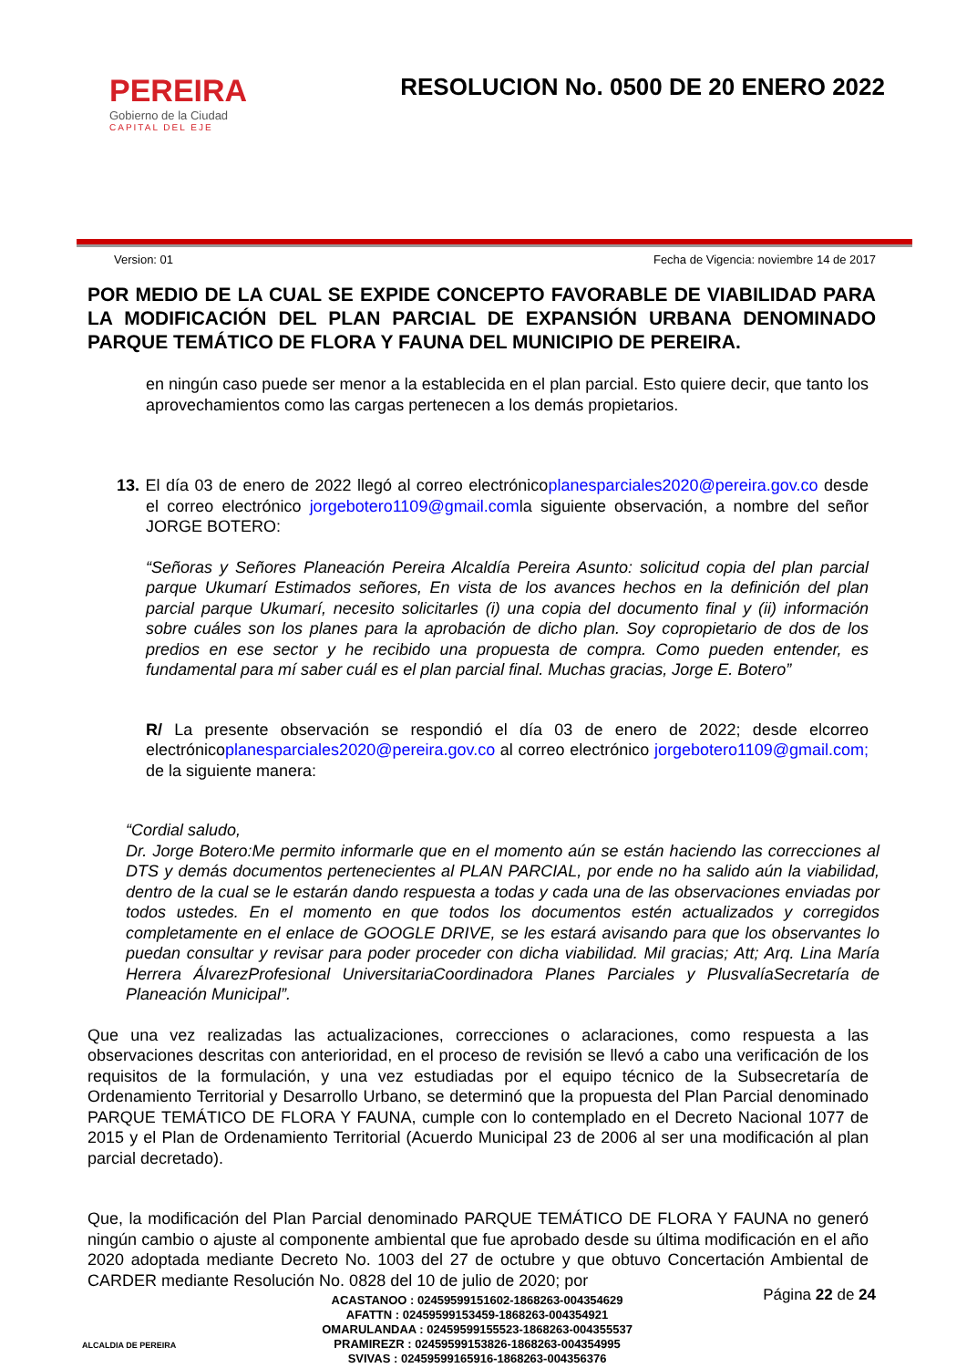PEREIRA
Gobierno de la Ciudad
CAPITAL DEL EJE
RESOLUCION No. 0500 DE 20 ENERO 2022
Version: 01 Fecha de Vigencia: noviembre 14 de 2017
POR MEDIO DE LA CUAL SE EXPIDE CONCEPTO FAVORABLE DE VIABILIDAD PARA LA MODIFICACIÓN DEL PLAN PARCIAL DE EXPANSIÓN URBANA DENOMINADO PARQUE TEMÁTICO DE FLORA Y FAUNA DEL MUNICIPIO DE PEREIRA.
en ningún caso puede ser menor a la establecida en el plan parcial. Esto quiere decir, que tanto los aprovechamientos como las cargas pertenecen a los demás propietarios.
13. El día 03 de enero de 2022 llegó al correo electrónicoplanesparciales2020@pereira.gov.co desde el correo electrónico jorgebotero1109@gmail.comla siguiente observación, a nombre del señor JORGE BOTERO:
“Señoras y Señores Planeación Pereira Alcaldía Pereira Asunto: solicitud copia del plan parcial parque Ukumarí Estimados señores, En vista de los avances hechos en la definición del plan parcial parque Ukumarí, necesito solicitarles (i) una copia del documento final y (ii) información sobre cuáles son los planes para la aprobación de dicho plan. Soy copropietario de dos de los predios en ese sector y he recibido una propuesta de compra. Como pueden entender, es fundamental para mí saber cuál es el plan parcial final. Muchas gracias, Jorge E. Botero”
R/ La presente observación se respondió el día 03 de enero de 2022; desde elcorreo electrónicoplanesparciales2020@pereira.gov.co al correo electrónico jorgebotero1109@gmail.com; de la siguiente manera:
“Cordial saludo,
Dr. Jorge Botero:Me permito informarle que en el momento aún se están haciendo las correcciones al DTS y demás documentos pertenecientes al PLAN PARCIAL, por ende no ha salido aún la viabilidad, dentro de la cual se le estarán dando respuesta a todas y cada una de las observaciones enviadas por todos ustedes. En el momento en que todos los documentos estén actualizados y corregidos completamente en el enlace de GOOGLE DRIVE, se les estará avisando para que los observantes lo puedan consultar y revisar para poder proceder con dicha viabilidad. Mil gracias; Att; Arq. Lina María Herrera ÁlvarezProfesional UniversitariaCoordinadora Planes Parciales y PlusvalíaSecretaría de Planeación Municipal”.
Que una vez realizadas las actualizaciones, correcciones o aclaraciones, como respuesta a las observaciones descritas con anterioridad, en el proceso de revisión se llevó a cabo una verificación de los requisitos de la formulación, y una vez estudiadas por el equipo técnico de la Subsecretaría de Ordenamiento Territorial y Desarrollo Urbano, se determinó que la propuesta del Plan Parcial denominado PARQUE TEMÁTICO DE FLORA Y FAUNA, cumple con lo contemplado en el Decreto Nacional 1077 de 2015 y el Plan de Ordenamiento Territorial (Acuerdo Municipal 23 de 2006 al ser una modificación al plan parcial decretado).
Que, la modificación del Plan Parcial denominado PARQUE TEMÁTICO DE FLORA Y FAUNA no generó ningún cambio o ajuste al componente ambiental que fue aprobado desde su última modificación en el año 2020 adoptada mediante Decreto No. 1003 del 27 de octubre y que obtuvo Concertación Ambiental de CARDER mediante Resolución No. 0828 del 10 de julio de 2020; por
ALCALDIA DE PEREIRA
ACASTANOO : 02459599151602-1868263-004354629
AFATTN : 02459599153459-1868263-004354921
OMARULANDAA : 02459599155523-1868263-004355537
PRAMIREZR : 02459599153826-1868263-004354995
SVIVAS : 02459599165916-1868263-004356376
Página 22 de 24